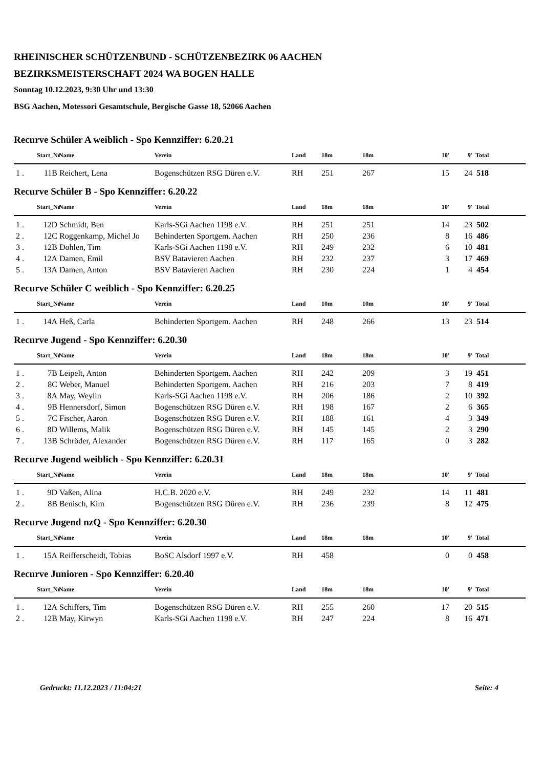RHEINISCHER SCHÜTZENBUND - SCHÜTZENBEZIRK 06 AACHEN
BEZIRKSMEISTERSCHAFT 2024 WA BOGEN HALLE
Sonntag 10.12.2023, 9:30 Uhr und 13:30
BSG Aachen, Motessori Gesamtschule, Bergische Gasse 18, 52066 Aachen
Recurve Schüler A weiblich - Spo Kennziffer: 6.20.21
| | Start_Nr | Name | Verein | Land | 18m | 18m | 10' | 9' | Total |
| --- | --- | --- | --- | --- | --- | --- | --- | --- | --- |
| 1 . | 11B | Reichert, Lena | Bogenschützen RSG Düren e.V. | RH | 251 | 267 | 15 | 24 | 518 |
Recurve Schüler B - Spo Kennziffer: 6.20.22
| | Start_Nr | Name | Verein | Land | 18m | 18m | 10' | 9' | Total |
| --- | --- | --- | --- | --- | --- | --- | --- | --- | --- |
| 1 . | 12D | Schmidt, Ben | Karls-SGi Aachen 1198 e.V. | RH | 251 | 251 | 14 | 23 | 502 |
| 2 . | 12C | Roggenkamp, Michel Jo | Behinderten Sportgem. Aachen | RH | 250 | 236 | 8 | 16 | 486 |
| 3 . | 12B | Dohlen, Tim | Karls-SGi Aachen 1198 e.V. | RH | 249 | 232 | 6 | 10 | 481 |
| 4 . | 12A | Damen, Emil | BSV Batavieren Aachen | RH | 232 | 237 | 3 | 17 | 469 |
| 5 . | 13A | Damen, Anton | BSV Batavieren Aachen | RH | 230 | 224 | 1 | 4 | 454 |
Recurve Schüler C weiblich - Spo Kennziffer: 6.20.25
| | Start_Nr | Name | Verein | Land | 10m | 10m | 10' | 9' | Total |
| --- | --- | --- | --- | --- | --- | --- | --- | --- | --- |
| 1 . | 14A | Heß, Carla | Behinderten Sportgem. Aachen | RH | 248 | 266 | 13 | 23 | 514 |
Recurve Jugend - Spo Kennziffer: 6.20.30
| | Start_Nr | Name | Verein | Land | 18m | 18m | 10' | 9' | Total |
| --- | --- | --- | --- | --- | --- | --- | --- | --- | --- |
| 1 . | 7B | Leipelt, Anton | Behinderten Sportgem. Aachen | RH | 242 | 209 | 3 | 19 | 451 |
| 2 . | 8C | Weber, Manuel | Behinderten Sportgem. Aachen | RH | 216 | 203 | 7 | 8 | 419 |
| 3 . | 8A | May, Weylin | Karls-SGi Aachen 1198 e.V. | RH | 206 | 186 | 2 | 10 | 392 |
| 4 . | 9B | Hennersdorf, Simon | Bogenschützen RSG Düren e.V. | RH | 198 | 167 | 2 | 6 | 365 |
| 5 . | 7C | Fischer, Aaron | Bogenschützen RSG Düren e.V. | RH | 188 | 161 | 4 | 3 | 349 |
| 6 . | 8D | Willems, Malik | Bogenschützen RSG Düren e.V. | RH | 145 | 145 | 2 | 3 | 290 |
| 7 . | 13B | Schröder, Alexander | Bogenschützen RSG Düren e.V. | RH | 117 | 165 | 0 | 3 | 282 |
Recurve Jugend weiblich - Spo Kennziffer: 6.20.31
| | Start_Nr | Name | Verein | Land | 18m | 18m | 10' | 9' | Total |
| --- | --- | --- | --- | --- | --- | --- | --- | --- | --- |
| 1 . | 9D | Vaßen, Alina | H.C.B. 2020 e.V. | RH | 249 | 232 | 14 | 11 | 481 |
| 2 . | 8B | Benisch, Kim | Bogenschützen RSG Düren e.V. | RH | 236 | 239 | 8 | 12 | 475 |
Recurve Jugend nzQ - Spo Kennziffer: 6.20.30
| | Start_Nr | Name | Verein | Land | 18m | 18m | 10' | 9' | Total |
| --- | --- | --- | --- | --- | --- | --- | --- | --- | --- |
| 1 . | 15A | Reifferscheidt, Tobias | BoSC Alsdorf 1997 e.V. | RH | 458 | | 0 | 0 | 458 |
Recurve Junioren - Spo Kennziffer: 6.20.40
| | Start_Nr | Name | Verein | Land | 18m | 18m | 10' | 9' | Total |
| --- | --- | --- | --- | --- | --- | --- | --- | --- | --- |
| 1 . | 12A | Schiffers, Tim | Bogenschützen RSG Düren e.V. | RH | 255 | 260 | 17 | 20 | 515 |
| 2 . | 12B | May, Kirwyn | Karls-SGi Aachen 1198 e.V. | RH | 247 | 224 | 8 | 16 | 471 |
Gedruckt: 11.12.2023 / 11:04:21 Seite: 4